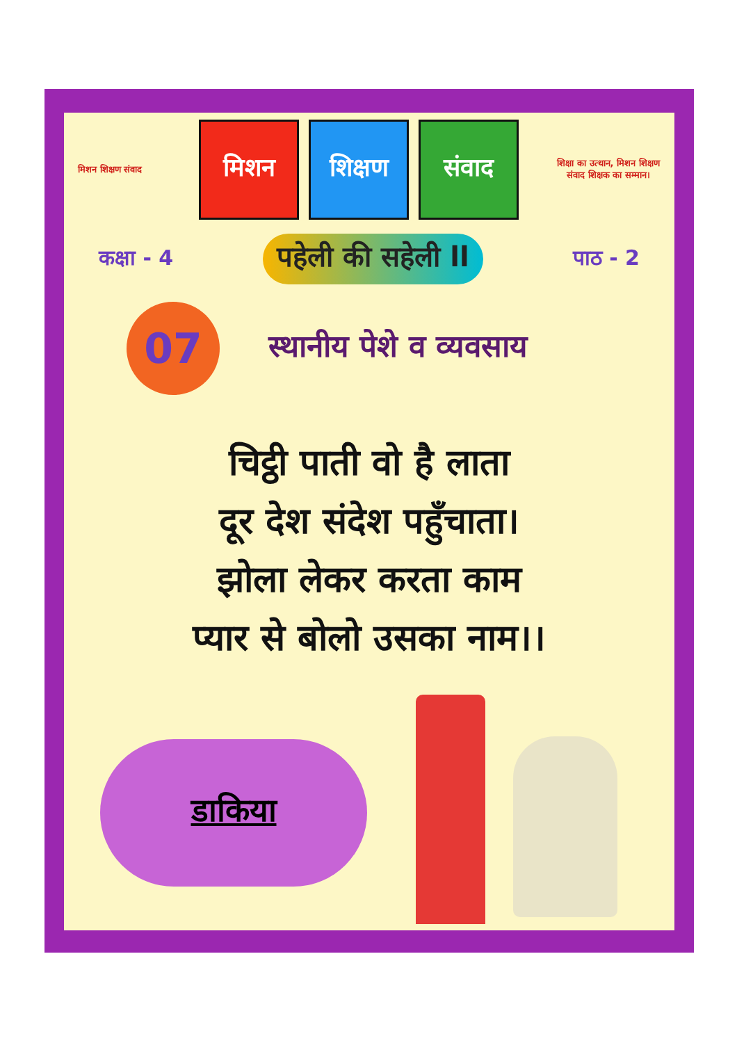मिशन शिक्षण संवाद
मिशन शिक्षण संवाद
शिक्षा का उत्थान, मिशन शिक्षण संवाद शिक्षक का सम्मान।
कक्षा - 4 पहेली की सहेली ll पाठ - 2
07
स्थानीय पेशे व व्यवसाय
चिट्ठी पाती वो है लाता
दूर देश संदेश पहुँचाता।
झोला लेकर करता काम
प्यार से बोलो उसका नाम।।
डाकिया